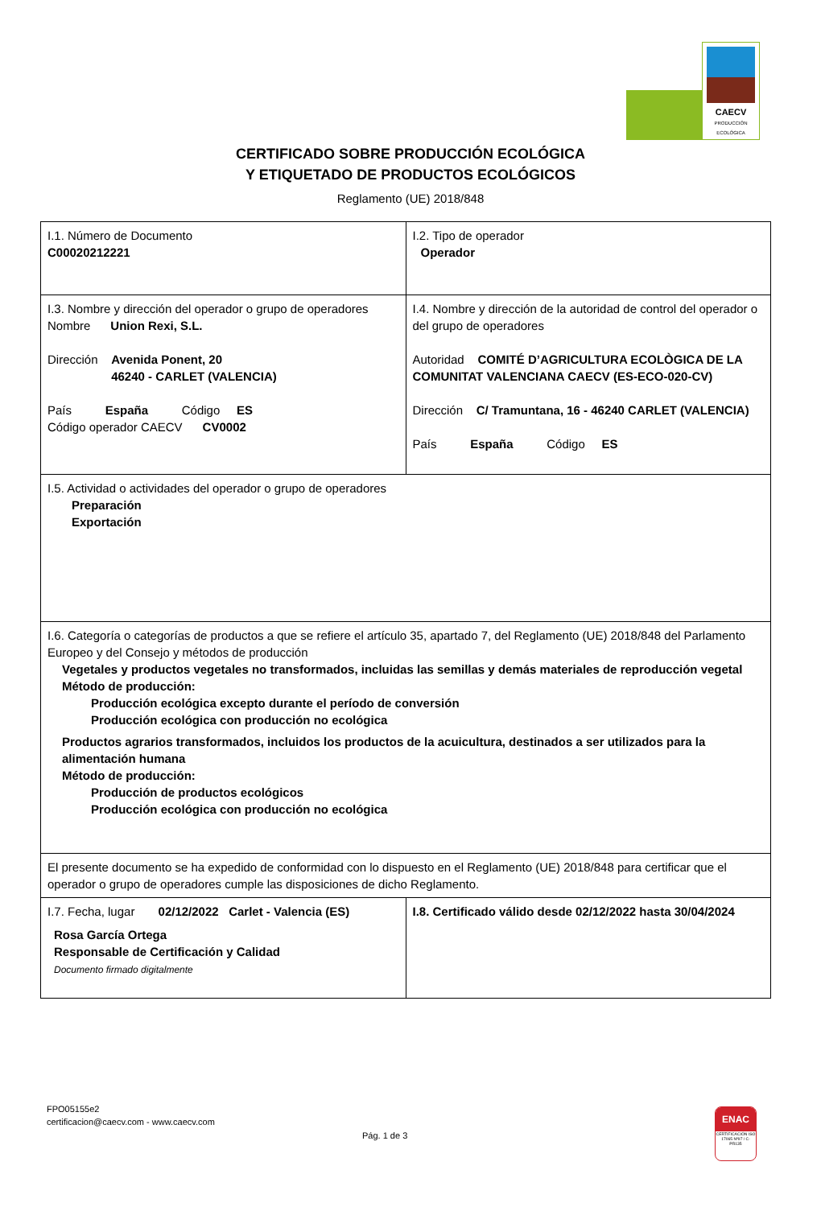CAECV
PRODUCCIÓN ECOLÓGICA
CERTIFICADO SOBRE PRODUCCIÓN ECOLÓGICA
Y ETIQUETADO DE PRODUCTOS ECOLÓGICOS
Reglamento (UE) 2018/848
| I.1. Número de Documento C00020212221 | I.2. Tipo de operador Operador |
| I.3. Nombre y dirección del operador o grupo de operadores Nombre Union Rexi, S.L. Dirección Avenida Ponent, 20 46240 - CARLET (VALENCIA) País España Código ES Código operador CAECV CV0002 | I.4. Nombre y dirección de la autoridad de control del operador o del grupo de operadores Autoridad COMITÉ D’AGRICULTURA ECOLÒGICA DE LA COMUNITAT VALENCIANA CAECV (ES-ECO-020-CV) Dirección C/ Tramuntana, 16 - 46240 CARLET (VALENCIA) País España Código ES |
| I.5. Actividad o actividades del operador o grupo de operadores Preparación Exportación | |
| I.6. Categoría o categorías de productos a que se refiere el artículo 35, apartado 7, del Reglamento (UE) 2018/848 del Parlamento Europeo y del Consejo y métodos de producción Vegetales y productos vegetales no transformados, incluidas las semillas y demás materiales de reproducción vegetal Método de producción: Producción ecológica excepto durante el período de conversión Producción ecológica con producción no ecológica Productos agrarios transformados, incluidos los productos de la acuicultura, destinados a ser utilizados para la alimentación humana Método de producción: Producción de productos ecológicos Producción ecológica con producción no ecológica | |
| El presente documento se ha expedido de conformidad con lo dispuesto en el Reglamento (UE) 2018/848 para certificar que el operador o grupo de operadores cumple las disposiciones de dicho Reglamento. | |
| I.7. Fecha, lugar 02/12/2022 Carlet - Valencia (ES) Rosa García Ortega Responsable de Certificación y Calidad Documento firmado digitalmente | I.8. Certificado válido desde 02/12/2022 hasta 30/04/2024 |
FPO05155e2
certificacion@caecv.com - www.caecv.com
Pág. 1 de 3
ENAC
CERTIFICACIÓN ISO 17065 Nº97 / C-PR135